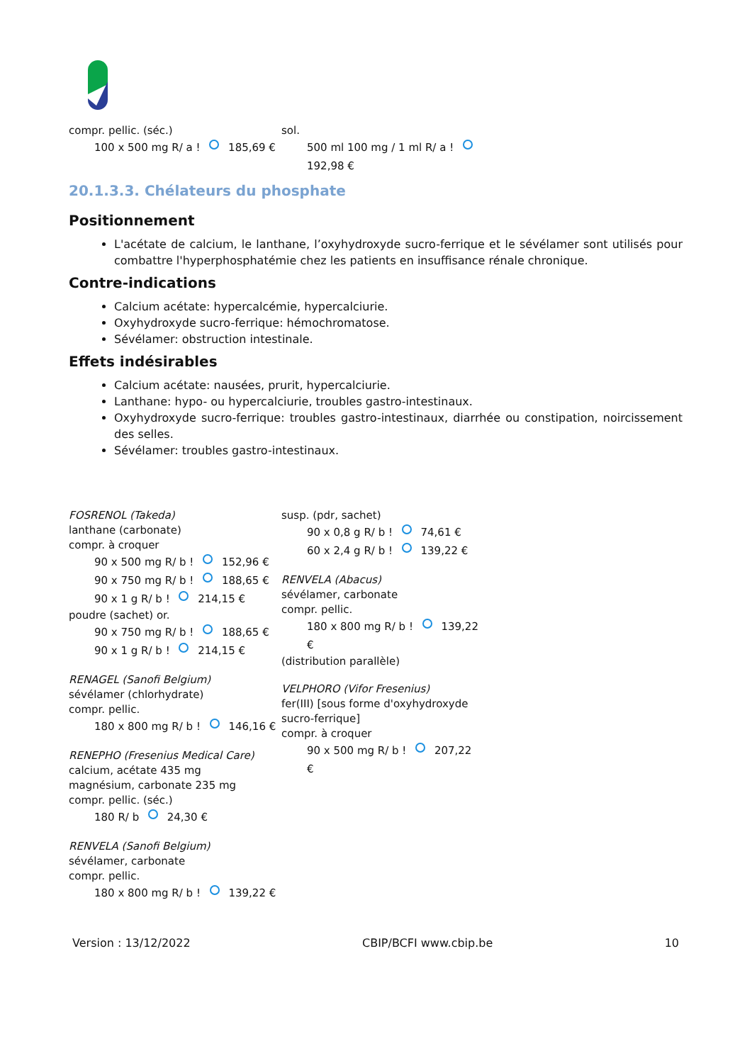compr. pellic. (séc.)
100 x 500 mg R/ a ! 185,69 €
sol.
500 ml 100 mg / 1 ml R/ a ! 192,98 €
20.1.3.3. Chélateurs du phosphate
Positionnement
L'acétate de calcium, le lanthane, l’oxyhydroxyde sucro-ferrique et le sévélamer sont utilisés pour combattre l'hyperphosphatémie chez les patients en insuffisance rénale chronique.
Contre-indications
Calcium acétate: hypercalcémie, hypercalciurie.
Oxyhydroxyde sucro-ferrique: hémochromatose.
Sévélamer: obstruction intestinale.
Effets indésirables
Calcium acétate: nausées, prurit, hypercalciurie.
Lanthane: hypo- ou hypercalciurie, troubles gastro-intestinaux.
Oxyhydroxyde sucro-ferrique: troubles gastro-intestinaux, diarrhée ou constipation, noircissement des selles.
Sévélamer: troubles gastro-intestinaux.
FOSRENOL (Takeda)
lanthane (carbonate)
compr. à croquer
90 x 500 mg R/ b ! 152,96 €
90 x 750 mg R/ b ! 188,65 €
90 x 1 g R/ b ! 214,15 €
poudre (sachet) or.
90 x 750 mg R/ b ! 188,65 €
90 x 1 g R/ b ! 214,15 €
RENAGEL (Sanofi Belgium)
sévélamer (chlorhydrate)
compr. pellic.
180 x 800 mg R/ b ! 146,16 €
RENEPHO (Fresenius Medical Care)
calcium, acétate 435 mg
magnésium, carbonate 235 mg
compr. pellic. (séc.)
180 R/ b 24,30 €
RENVELA (Sanofi Belgium)
sévélamer, carbonate
compr. pellic.
180 x 800 mg R/ b ! 139,22 €
susp. (pdr, sachet)
90 x 0,8 g R/ b ! 74,61 €
60 x 2,4 g R/ b ! 139,22 €
RENVELA (Abacus)
sévélamer, carbonate
compr. pellic.
180 x 800 mg R/ b ! 139,22 €
(distribution parallèle)
VELPHORO (Vifor Fresenius)
fer(III) [sous forme d'oxyhydroxyde sucro-ferrique]
compr. à croquer
90 x 500 mg R/ b ! 207,22 €
Version : 13/12/2022 CBIP/BCFI www.cbip.be 10